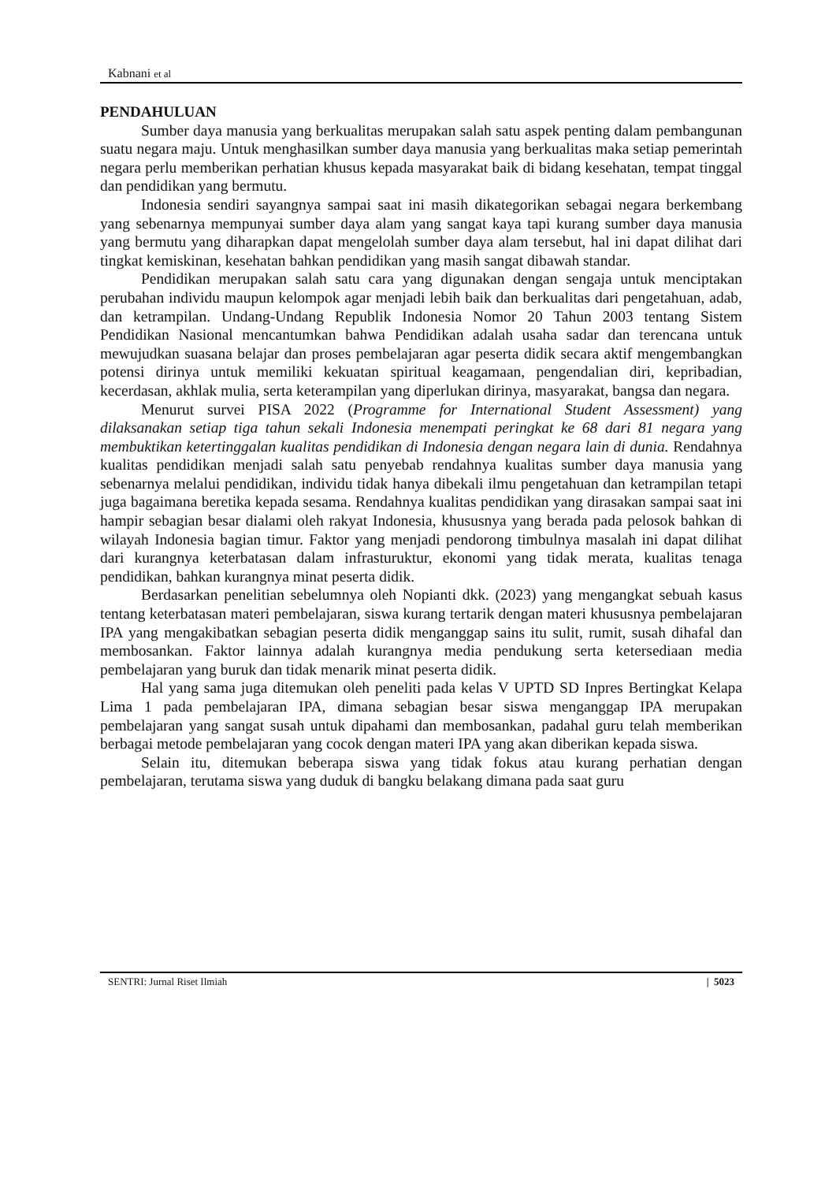Kabnani et al
PENDAHULUAN
Sumber daya manusia yang berkualitas merupakan salah satu aspek penting dalam pembangunan suatu negara maju. Untuk menghasilkan sumber daya manusia yang berkualitas maka setiap pemerintah negara perlu memberikan perhatian khusus kepada masyarakat baik di bidang kesehatan, tempat tinggal dan pendidikan yang bermutu.
Indonesia sendiri sayangnya sampai saat ini masih dikategorikan sebagai negara berkembang yang sebenarnya mempunyai sumber daya alam yang sangat kaya tapi kurang sumber daya manusia yang bermutu yang diharapkan dapat mengelolah sumber daya alam tersebut, hal ini dapat dilihat dari tingkat kemiskinan, kesehatan bahkan pendidikan yang masih sangat dibawah standar.
Pendidikan merupakan salah satu cara yang digunakan dengan sengaja untuk menciptakan perubahan individu maupun kelompok agar menjadi lebih baik dan berkualitas dari pengetahuan, adab, dan ketrampilan. Undang-Undang Republik Indonesia Nomor 20 Tahun 2003 tentang Sistem Pendidikan Nasional mencantumkan bahwa Pendidikan adalah usaha sadar dan terencana untuk mewujudkan suasana belajar dan proses pembelajaran agar peserta didik secara aktif mengembangkan potensi dirinya untuk memiliki kekuatan spiritual keagamaan, pengendalian diri, kepribadian, kecerdasan, akhlak mulia, serta keterampilan yang diperlukan dirinya, masyarakat, bangsa dan negara.
Menurut survei PISA 2022 (Programme for International Student Assessment) yang dilaksanakan setiap tiga tahun sekali Indonesia menempati peringkat ke 68 dari 81 negara yang membuktikan ketertinggalan kualitas pendidikan di Indonesia dengan negara lain di dunia. Rendahnya kualitas pendidikan menjadi salah satu penyebab rendahnya kualitas sumber daya manusia yang sebenarnya melalui pendidikan, individu tidak hanya dibekali ilmu pengetahuan dan ketrampilan tetapi juga bagaimana beretika kepada sesama. Rendahnya kualitas pendidikan yang dirasakan sampai saat ini hampir sebagian besar dialami oleh rakyat Indonesia, khususnya yang berada pada pelosok bahkan di wilayah Indonesia bagian timur. Faktor yang menjadi pendorong timbulnya masalah ini dapat dilihat dari kurangnya keterbatasan dalam infrasturuktur, ekonomi yang tidak merata, kualitas tenaga pendidikan, bahkan kurangnya minat peserta didik.
Berdasarkan penelitian sebelumnya oleh Nopianti dkk. (2023) yang mengangkat sebuah kasus tentang keterbatasan materi pembelajaran, siswa kurang tertarik dengan materi khususnya pembelajaran IPA yang mengakibatkan sebagian peserta didik menganggap sains itu sulit, rumit, susah dihafal dan membosankan. Faktor lainnya adalah kurangnya media pendukung serta ketersediaan media pembelajaran yang buruk dan tidak menarik minat peserta didik.
Hal yang sama juga ditemukan oleh peneliti pada kelas V UPTD SD Inpres Bertingkat Kelapa Lima 1 pada pembelajaran IPA, dimana sebagian besar siswa menganggap IPA merupakan pembelajaran yang sangat susah untuk dipahami dan membosankan, padahal guru telah memberikan berbagai metode pembelajaran yang cocok dengan materi IPA yang akan diberikan kepada siswa.
Selain itu, ditemukan beberapa siswa yang tidak fokus atau kurang perhatian dengan pembelajaran, terutama siswa yang duduk di bangku belakang dimana pada saat guru
SENTRI: Jurnal Riset Ilmiah | 5023